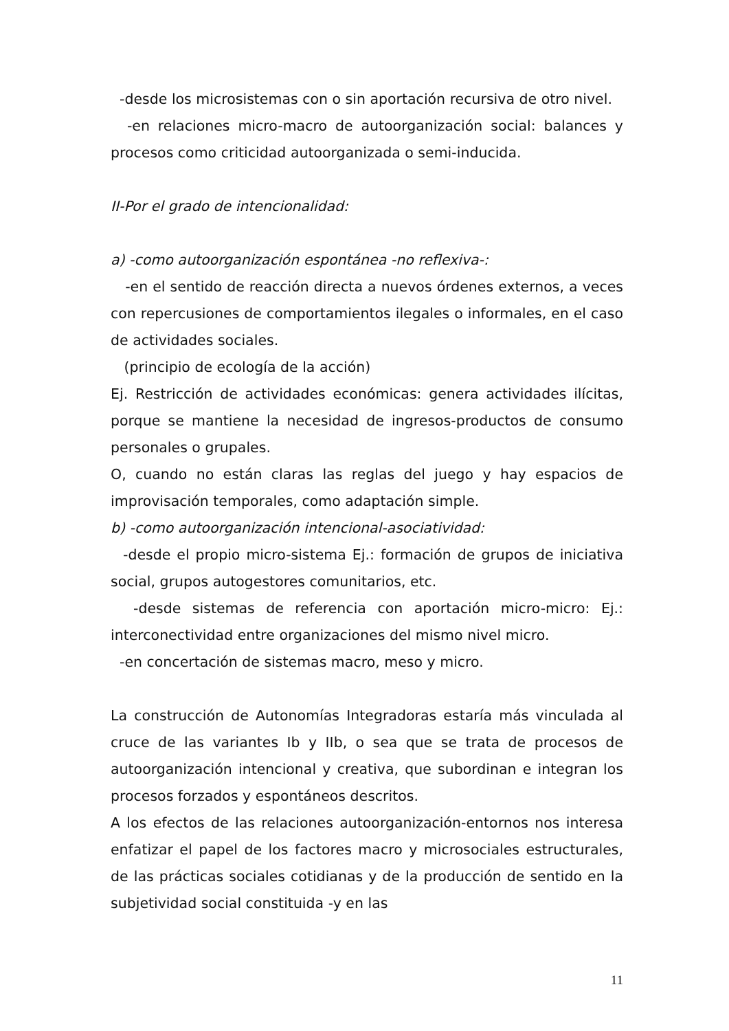-desde los microsistemas con o sin aportación recursiva de otro nivel.
-en relaciones micro-macro de autoorganización social: balances y procesos como criticidad autoorganizada o semi-inducida.
II-Por el grado de intencionalidad:
a) -como autoorganización espontánea -no reflexiva-:
-en el sentido de reacción directa a nuevos órdenes externos, a veces con repercusiones de comportamientos ilegales o informales, en el caso de actividades sociales.
(principio de ecología de la acción)
Ej. Restricción de actividades económicas: genera actividades ilícitas, porque se mantiene la necesidad de ingresos-productos de consumo personales o grupales.
O, cuando no están claras las reglas del juego y hay espacios de improvisación temporales, como adaptación simple.
b) -como autoorganización intencional-asociatividad:
-desde el propio micro-sistema Ej.: formación de grupos de iniciativa social, grupos autogestores comunitarios, etc.
-desde sistemas de referencia con aportación micro-micro: Ej.: interconectividad entre organizaciones del mismo nivel micro.
-en concertación de sistemas macro, meso y micro.
La construcción de Autonomías Integradoras estaría más vinculada al cruce de las variantes Ib y IIb, o sea que se trata de procesos de autoorganización intencional y creativa, que subordinan e integran los procesos forzados y espontáneos descritos.
A los efectos de las relaciones autoorganización-entornos nos interesa enfatizar el papel de los factores macro y microsociales estructurales, de las prácticas sociales cotidianas y de la producción de sentido en la subjetividad social constituida -y en las
11